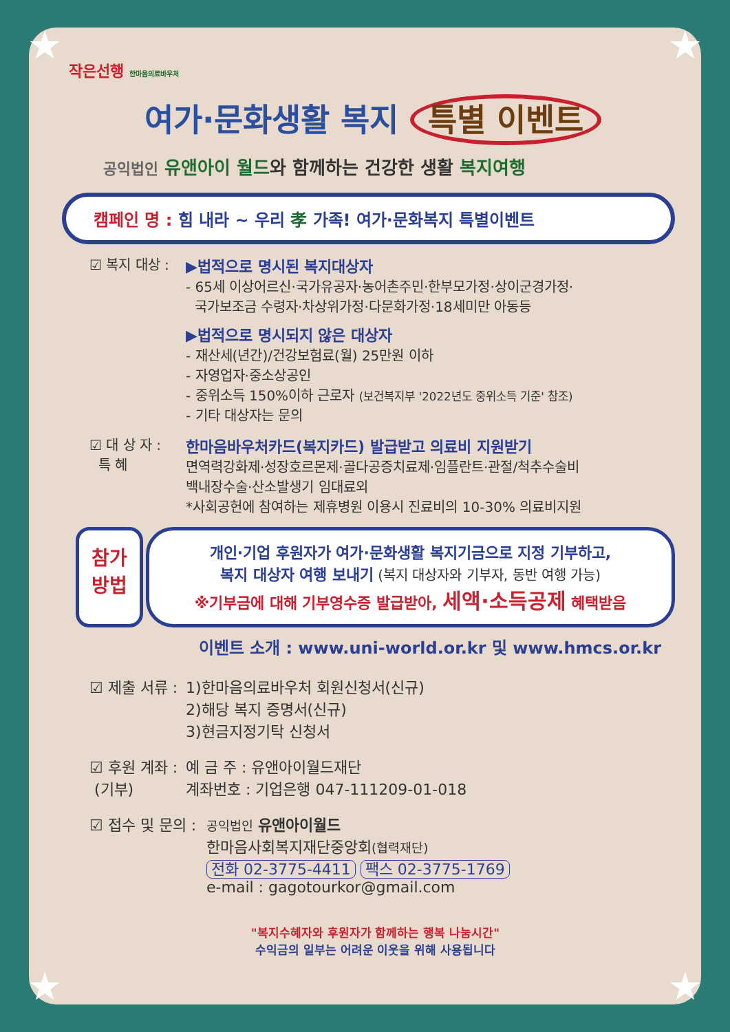★ ★
★ ★
작은선행 한마음의료바우처
여가·문화생활 복지 특별 이벤트
공익법인 유앤아이 월드와 함께하는 건강한 생활 복지여행
캠페인 명 : 힘 내라 ~ 우리 孝 가족! 여가·문화복지 특별이벤트
☑ 복지 대상 : ▶법적으로 명시된 복지대상자
- 65세 이상어르신·국가유공자·농어촌주민·한부모가정·상이군경가정·
국가보조금 수령자·차상위가정·다문화가정·18세미만 아동등
▶법적으로 명시되지 않은 대상자
- 재산세(년간)/건강보험료(월) 25만원 이하
- 자영업자·중소상공인
- 중위소득 150%이하 근로자 (보건복지부 '2022년도 중위소득 기준' 참조)
- 기타 대상자는 문의
☑ 대 상 자 :
특 혜
한마음바우처카드(복지카드) 발급받고 의료비 지원받기
면역력강화제·성장호르몬제·골다공증치료제·임플란트·관절/척추수술비
백내장수술·산소발생기 임대료외
*사회공헌에 참여하는 제휴병원 이용시 진료비의 10-30% 의료비지원
참가
방법
개인·기업 후원자가 여가·문화생활 복지기금으로 지정 기부하고,
복지 대상자 여행 보내기 (복지 대상자와 기부자, 동반 여행 가능)
※기부금에 대해 기부영수증 발급받아, 세액·소득공제 혜택받음
이벤트 소개 : www.uni-world.or.kr 및 www.hmcs.or.kr
☑ 제출 서류 :
1)한마음의료바우처 회원신청서(신규)
2)해당 복지 증명서(신규)
3)현금지정기탁 신청서
☑ 후원 계좌 :
(기부)
예 금 주 : 유앤아이월드재단
계좌번호 : 기업은행 047-111209-01-018
☑ 접수 및 문의 :
공익법인 유앤아이월드
한마음사회복지재단중앙회(협력재단)
전화 02-3775-4411 팩스 02-3775-1769
e-mail : gagotourkor@gmail.com
"복지수혜자와 후원자가 함께하는 행복 나눔시간"
수익금의 일부는 어려운 이웃을 위해 사용됩니다